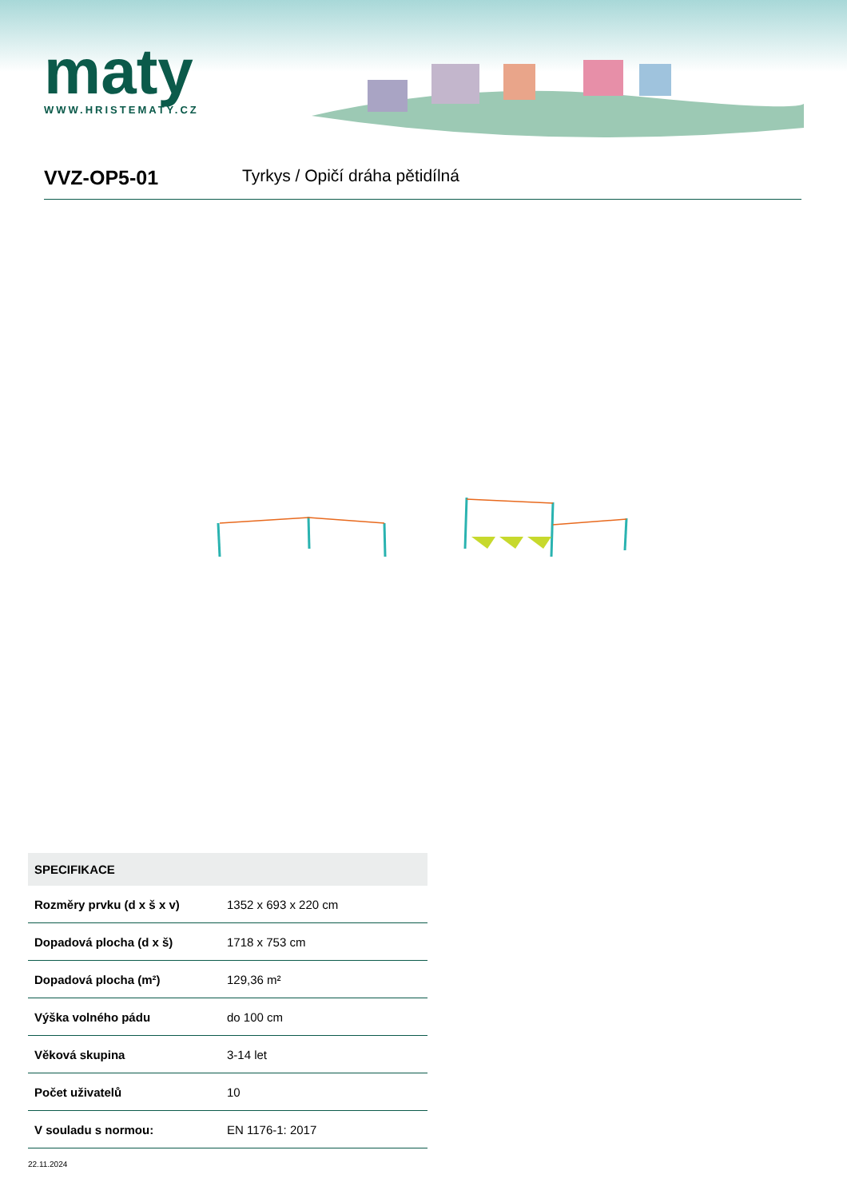maty
WWW.HRISTEMATY.CZ
VVZ-OP5-01
Tyrkys / Opičí dráha pětidílná
| SPECIFIKACE | |
| --- | --- |
| Rozměry prvku (d x š x v) | 1352 x 693 x 220 cm |
| Dopadová plocha (d x š) | 1718 x 753 cm |
| Dopadová plocha (m²) | 129,36 m² |
| Výška volného pádu | do 100 cm |
| Věková skupina | 3-14 let |
| Počet uživatelů | 10 |
| V souladu s normou: | EN 1176-1: 2017 |
22.11.2024